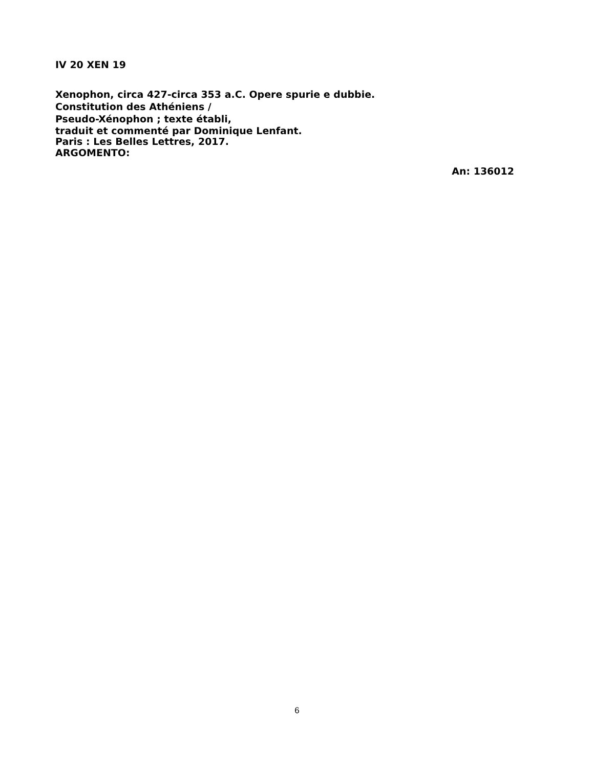IV 20 XEN 19
Xenophon, circa 427-circa 353 a.C. Opere spurie e dubbie.
Constitution des Athéniens /
Pseudo-Xénophon ; texte établi,
traduit et commenté par Dominique Lenfant.
Paris : Les Belles Lettres, 2017.
ARGOMENTO:
An: 136012
6